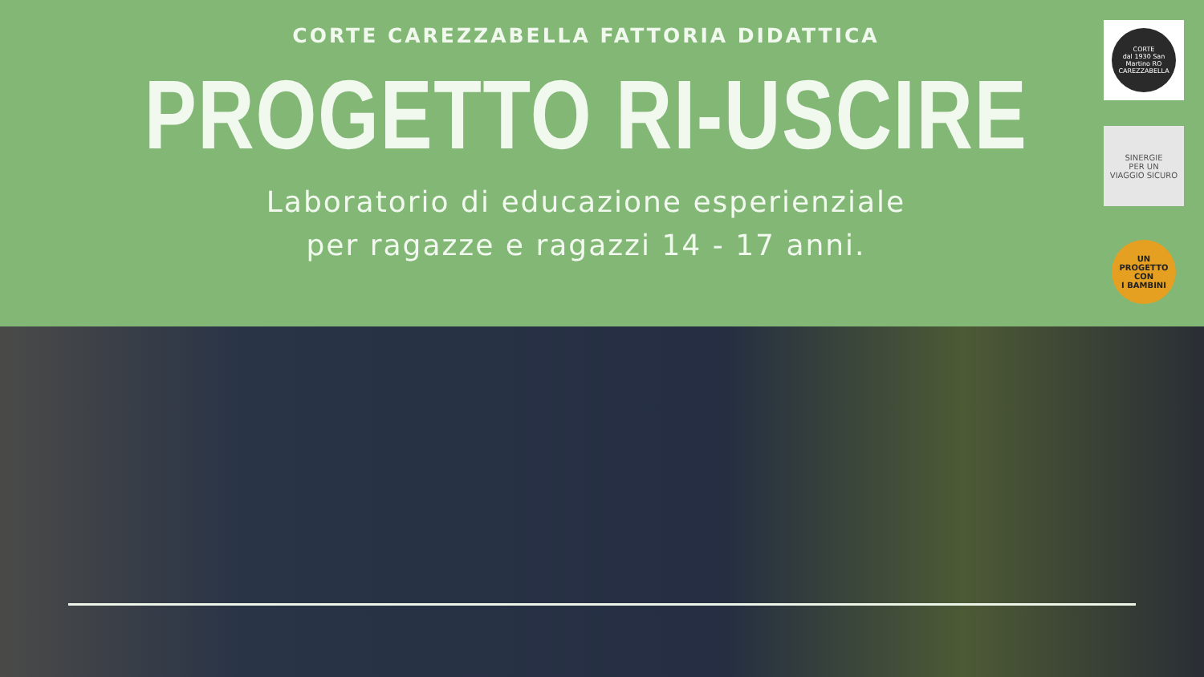CORTE CAREZZABELLA FATTORIA DIDATTICA
PROGETTO RI-USCIRE
Laboratorio di educazione esperienziale
per ragazze e ragazzi 14 - 17 anni.
CORTE
dal 1930 San Martino RO
CAREZZABELLA
SINERGIE
PER UN
VIAGGIO SICURO
UN PROGETTO
CON
I BAMBINI